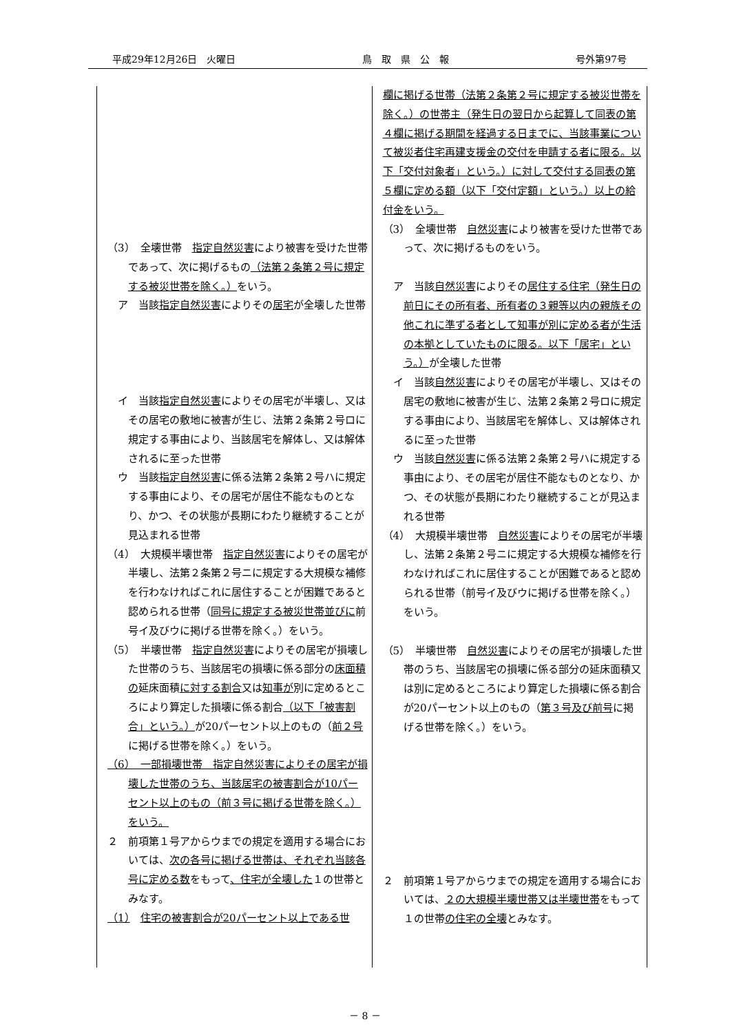平成29年12月26日　火曜日 鳥　取　県　公　報 号外第97号
| （3） 全壊世帯 指定自然災害 により被害を受けた世帯であって、次に掲げるもの （法第２条第２号に規定する被災世帯を除く。） をいう。 ア 当該 指定自然災害 によりその 居宅 が全壊した世帯 イ 当該 指定自然災害 によりその居宅が半壊し、又はその居宅の敷地に被害が生じ、法第２条第２号ロに規定する事由により、当該居宅を解体し、又は解体されるに至った世帯 ウ 当該 指定自然災害 に係る法第２条第２号ハに規定する事由により、その居宅が居住不能なものとなり、かつ、その状態が長期にわたり継続することが見込まれる世帯 （4） 大規模半壊世帯 指定自然災害 によりその居宅が半壊し、法第２条第２号ニに規定する大規模な補修を行わなければこれに居住することが困難であると認められる世帯（ 同号に規定する被災世帯並びに 前号イ及びウに掲げる世帯を除く。）をいう。 （5） 半壊世帯 指定自然災害 によりその居宅が損壊した世帯のうち、当該居宅の損壊に係る部分の 床面積の 延床面積 に対する割合 又は 知事が 別に定めるところにより算定した損壊に係る割合 （以下「被害割合」という。） が20パーセント以上のもの（ 前２号 に掲げる世帯を除く。）をいう。 （6） 一部損壊世帯 指定自然災害によりその居宅が損壊した世帯のうち、当該居宅の被害割合が10パーセント以上のもの（前３号に掲げる世帯を除く。）をいう。 ２ 前項第１号アからウまでの規定を適用する場合においては、 次の各号に掲げる世帯は、それぞれ当該各号に定める数 をもって 、住宅が全壊した １の世帯とみなす。 （1） 住宅の被害割合が20パーセント以上である世 | 欄に掲げる世帯（法第２条第２号に規定する被災世帯を除く。）の世帯主（発生日の翌日から起算して同表の第４欄に掲げる期間を経過する日までに、当該事業について被災者住宅再建支援金の交付を申請する者に限る。以下「交付対象者」という。）に対して交付する同表の第５欄に定める額（以下「交付定額」という。）以上の給付金をいう。 （3） 全壊世帯 自然災害 により被害を受けた世帯であって、次に掲げるものをいう。 ア 当該 自然災害 によりその 居住する住宅（発生日の前日にその所有者、所有者の３親等以内の親族その他これに準ずる者として知事が別に定める者が生活の本拠としていたものに限る。以下「居宅」という。） が全壊した世帯 イ 当該 自然災害 によりその居宅が半壊し、又はその居宅の敷地に被害が生じ、法第２条第２号ロに規定する事由により、当該居宅を解体し、又は解体されるに至った世帯 ウ 当該 自然災害 に係る法第２条第２号ハに規定する事由により、その居宅が居住不能なものとなり、かつ、その状態が長期にわたり継続することが見込まれる世帯 （4） 大規模半壊世帯 自然災害 によりその居宅が半壊し、法第２条第２号ニに規定する大規模な補修を行わなければこれに居住することが困難であると認められる世帯（前号イ及びウに掲げる世帯を除く。）をいう。 （5） 半壊世帯 自然災害 によりその居宅が損壊した世帯のうち、当該居宅の損壊に係る部分の延床面積又は別に定めるところにより算定した損壊に係る割合が20パーセント以上のもの（ 第３号及び前号 に掲げる世帯を除く。）をいう。 ２ 前項第１号アからウまでの規定を適用する場合においては、 ２の大規模半壊世帯又は半壊世帯 をもって１の世帯 の住宅の全壊 とみなす。 |
－ 8 －